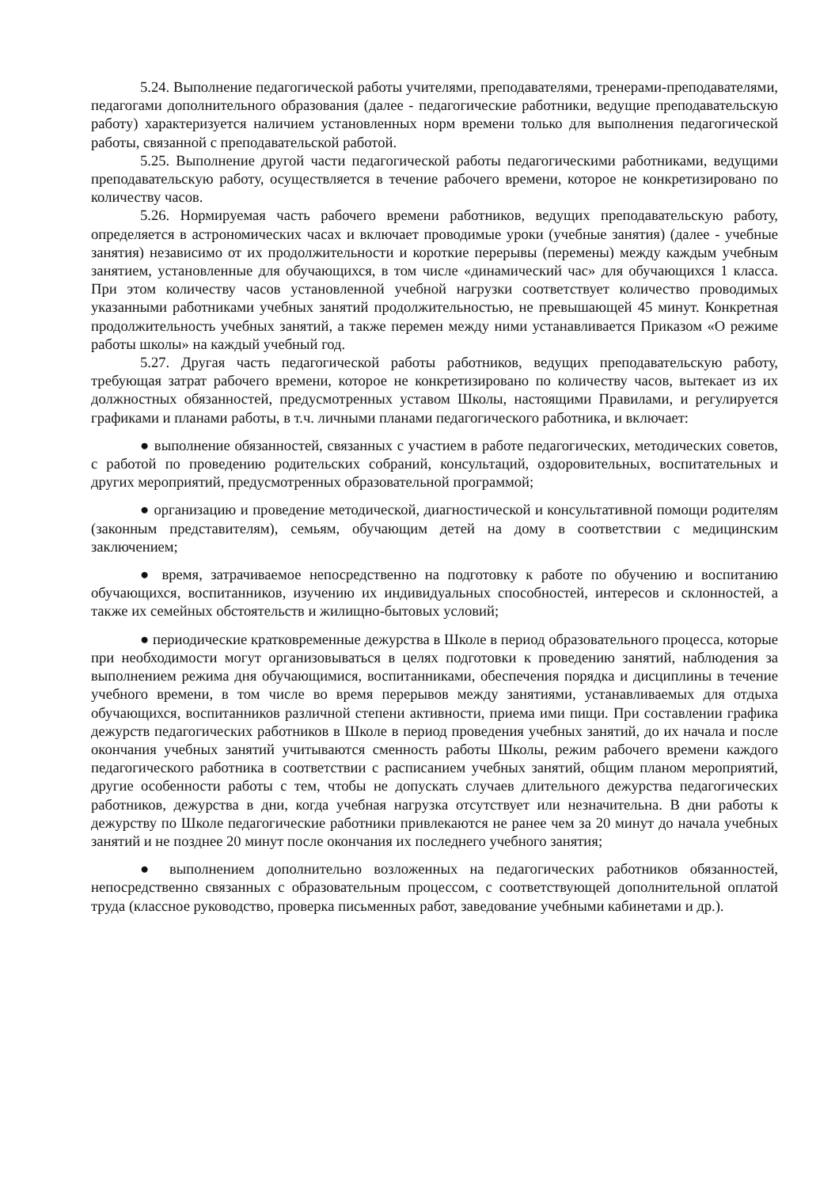5.24. Выполнение педагогической работы учителями, преподавателями, тренерами-преподавателями, педагогами дополнительного образования (далее - педагогические работники, ведущие преподавательскую работу) характеризуется наличием установленных норм времени только для выполнения педагогической работы, связанной с преподавательской работой.
5.25. Выполнение другой части педагогической работы педагогическими работниками, ведущими преподавательскую работу, осуществляется в течение рабочего времени, которое не конкретизировано по количеству часов.
5.26. Нормируемая часть рабочего времени работников, ведущих преподавательскую работу, определяется в астрономических часах и включает проводимые уроки (учебные занятия) (далее - учебные занятия) независимо от их продолжительности и короткие перерывы (перемены) между каждым учебным занятием, установленные для обучающихся, в том числе «динамический час» для обучающихся 1 класса. При этом количеству часов установленной учебной нагрузки соответствует количество проводимых указанными работниками учебных занятий продолжительностью, не превышающей 45 минут. Конкретная продолжительность учебных занятий, а также перемен между ними устанавливается Приказом «О режиме работы школы» на каждый учебный год.
5.27. Другая часть педагогической работы работников, ведущих преподавательскую работу, требующая затрат рабочего времени, которое не конкретизировано по количеству часов, вытекает из их должностных обязанностей, предусмотренных уставом Школы, настоящими Правилами, и регулируется графиками и планами работы, в т.ч. личными планами педагогического работника, и включает:
● выполнение обязанностей, связанных с участием в работе педагогических, методических советов, с работой по проведению родительских собраний, консультаций, оздоровительных, воспитательных и других мероприятий, предусмотренных образовательной программой;
● организацию и проведение методической, диагностической и консультативной помощи родителям (законным представителям), семьям, обучающим детей на дому в соответствии с медицинским заключением;
● время, затрачиваемое непосредственно на подготовку к работе по обучению и воспитанию обучающихся, воспитанников, изучению их индивидуальных способностей, интересов и склонностей, а также их семейных обстоятельств и жилищно-бытовых условий;
● периодические кратковременные дежурства в Школе в период образовательного процесса, которые при необходимости могут организовываться в целях подготовки к проведению занятий, наблюдения за выполнением режима дня обучающимися, воспитанниками, обеспечения порядка и дисциплины в течение учебного времени, в том числе во время перерывов между занятиями, устанавливаемых для отдыха обучающихся, воспитанников различной степени активности, приема ими пищи. При составлении графика дежурств педагогических работников в Школе в период проведения учебных занятий, до их начала и после окончания учебных занятий учитываются сменность работы Школы, режим рабочего времени каждого педагогического работника в соответствии с расписанием учебных занятий, общим планом мероприятий, другие особенности работы с тем, чтобы не допускать случаев длительного дежурства педагогических работников, дежурства в дни, когда учебная нагрузка отсутствует или незначительна. В дни работы к дежурству по Школе педагогические работники привлекаются не ранее чем за 20 минут до начала учебных занятий и не позднее 20 минут после окончания их последнего учебного занятия;
● выполнением дополнительно возложенных на педагогических работников обязанностей, непосредственно связанных с образовательным процессом, с соответствующей дополнительной оплатой труда (классное руководство, проверка письменных работ, заведование учебными кабинетами и др.).